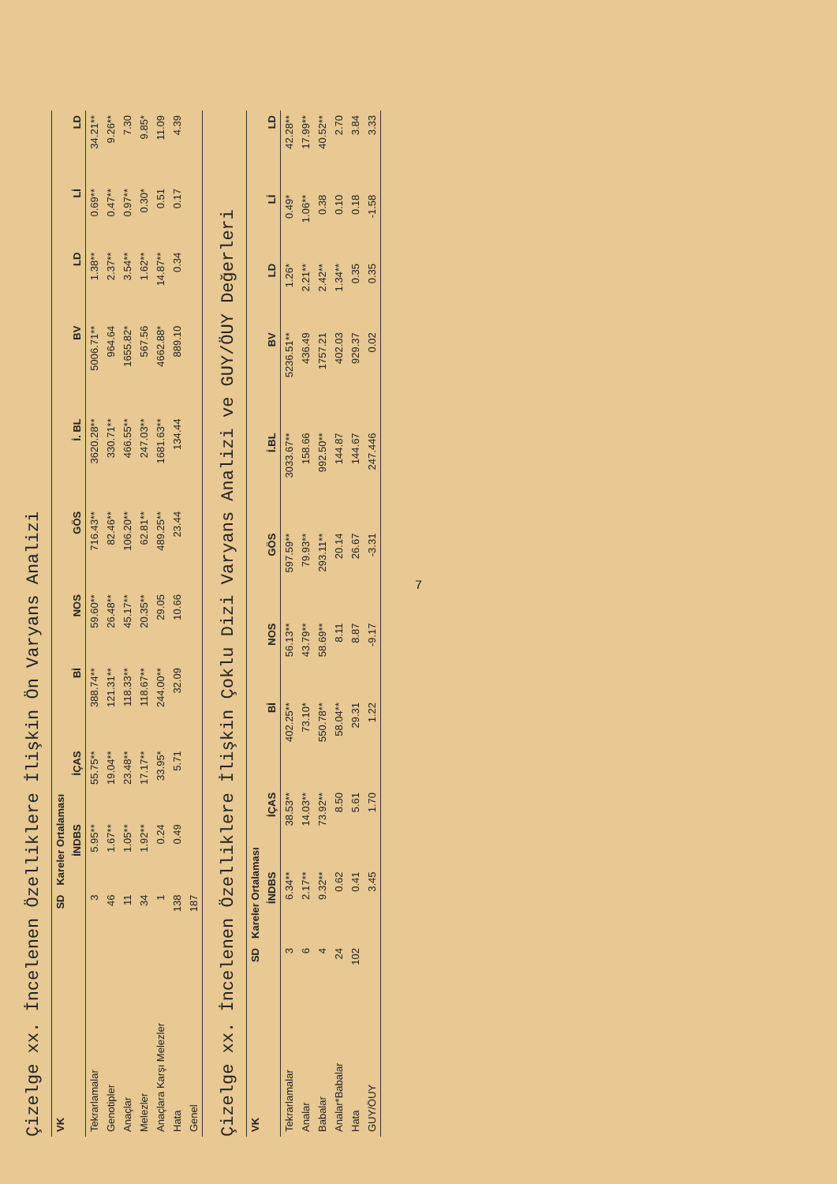Çizelge xx. İncelenen Özelliklere İlişkin Ön Varyans Analizi
| VK | SD | Kareler Ortalaması | | | | | | | | | |
| --- | --- | --- | --- | --- | --- | --- | --- | --- | --- | --- | --- |
| | | İNDBS | İÇAS | Bİ | NOS | GÖS | İ. BL | BV | LD | Lİ | LD |
| Tekrarlamalar | 3 | 5.95** | 55.75** | 388.74** | 59.60** | 716.43** | 3620.28** | 5006.71** | 1.38** | 0.69** | 34.21** |
| Genotipler | 46 | 1.67** | 19.04** | 121.31** | 26.48** | 82.46** | 330.71** | 964.64 | 2.37** | 0.47** | 9.26** |
| Anaçlar | 11 | 1.05** | 23.48** | 118.33** | 45.17** | 106.20** | 466.55** | 1655.82* | 3.54** | 0.97** | 7.30 |
| Melezler | 34 | 1.92** | 17.17** | 118.67** | 20.35** | 62.81** | 247.03** | 567.56 | 1.62** | 0.30* | 9.85* |
| Anaçlara Karşı Melezler | 1 | 0.24 | 33.95* | 244.00** | 29.05 | 489.25** | 1681.63** | 4662.88* | 14.87** | 0.51 | 11.09 |
| Hata | 138 | 0.49 | 5.71 | 32.09 | 10.66 | 23.44 | 134.44 | 889.10 | 0.34 | 0.17 | 4.39 |
| Genel | 187 | | | | | | | | | | |
Çizelge xx. İncelenen Özelliklere İlişkin Çoklu Dizi Varyans Analizi ve GUY/ÖUY Değerleri
| VK | SD | Kareler Ortalaması | | | | | | | | | |
| --- | --- | --- | --- | --- | --- | --- | --- | --- | --- | --- | --- |
| | | İNDBS | İÇAS | Bİ | NOS | GÖS | İ.BL | BV | LD | Lİ | LD |
| Tekrarlamalar | 3 | 6.34** | 38.53** | 402.25** | 56.13** | 597.59** | 3033.67** | 5236.51** | 1.26* | 0.49* | 42.28** |
| Analar | 6 | 2.17** | 14.03** | 73.10* | 43.79** | 79.93** | 158.66 | 436.49 | 2.21** | 1.06** | 17.99** |
| Babalar | 4 | 9.32** | 73.92** | 550.78** | 58.69** | 293.11** | 992.50** | 1757.21 | 2.42** | 0.38 | 40.52** |
| Analar*Babalar | 24 | 0.62 | 8.50 | 58.04** | 8.11 | 20.14 | 144.87 | 402.03 | 1.34** | 0.10 | 2.70 |
| Hata | 102 | 0.41 | 5.61 | 29.31 | 8.87 | 26.67 | 144.67 | 929.37 | 0.35 | 0.18 | 3.84 |
| GUY/ÖUY | | 3.45 | 1.70 | 1.22 | -9.17 | -3.31 | 247.446 | 0.02 | 0.35 | -1.58 | 3.33 |
7